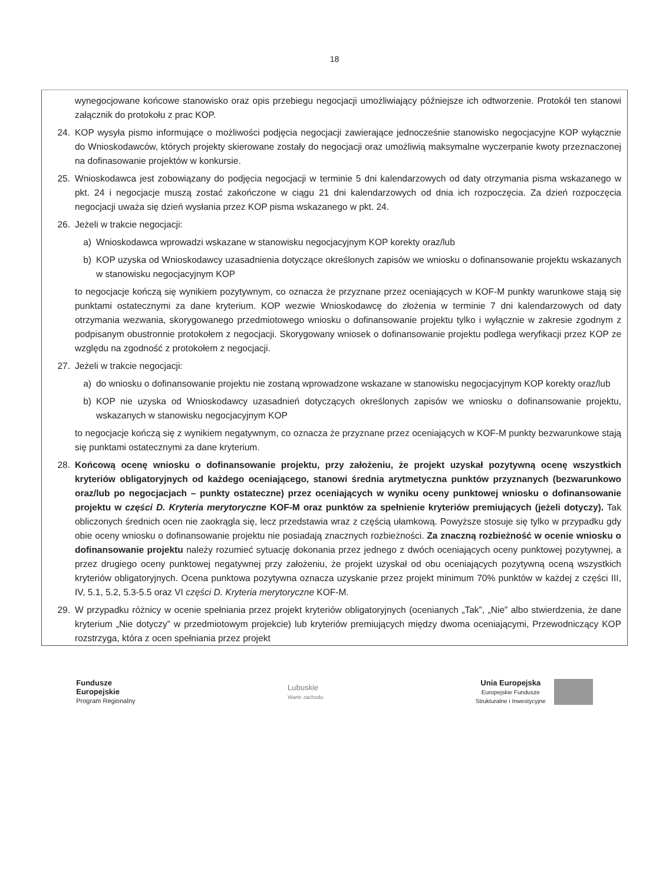18
wynegocjowane końcowe stanowisko oraz opis przebiegu negocjacji umożliwiający późniejsze ich odtworzenie. Protokół ten stanowi załącznik do protokołu z prac KOP.
24. KOP wysyła pismo informujące o możliwości podjęcia negocjacji zawierające jednocześnie stanowisko negocjacyjne KOP wyłącznie do Wnioskodawców, których projekty skierowane zostały do negocjacji oraz umożliwią maksymalne wyczerpanie kwoty przeznaczonej na dofinasowanie projektów w konkursie.
25. Wnioskodawca jest zobowiązany do podjęcia negocjacji w terminie 5 dni kalendarzowych od daty otrzymania pisma wskazanego w pkt. 24 i negocjacje muszą zostać zakończone w ciągu 21 dni kalendarzowych od dnia ich rozpoczęcia. Za dzień rozpoczęcia negocjacji uważa się dzień wysłania przez KOP pisma wskazanego w pkt. 24.
26. Jeżeli w trakcie negocjacji:
a) Wnioskodawca wprowadzi wskazane w stanowisku negocjacyjnym KOP korekty oraz/lub
b) KOP uzyska od Wnioskodawcy uzasadnienia dotyczące określonych zapisów we wniosku o dofinansowanie projektu wskazanych w stanowisku negocjacyjnym KOP
to negocjacje kończą się wynikiem pozytywnym, co oznacza że przyznane przez oceniających w KOF-M punkty warunkowe stają się punktami ostatecznymi za dane kryterium. KOP wezwie Wnioskodawcę do złożenia w terminie 7 dni kalendarzowych od daty otrzymania wezwania, skorygowanego przedmiotowego wniosku o dofinansowanie projektu tylko i wyłącznie w zakresie zgodnym z podpisanym obustronnie protokołem z negocjacji. Skorygowany wniosek o dofinansowanie projektu podlega weryfikacji przez KOP ze względu na zgodność z protokołem z negocjacji.
27. Jeżeli w trakcie negocjacji:
a) do wniosku o dofinansowanie projektu nie zostaną wprowadzone wskazane w stanowisku negocjacyjnym KOP korekty oraz/lub
b) KOP nie uzyska od Wnioskodawcy uzasadnień dotyczących określonych zapisów we wniosku o dofinansowanie projektu, wskazanych w stanowisku negocjacyjnym KOP
to negocjacje kończą się z wynikiem negatywnym, co oznacza że przyznane przez oceniających w KOF-M punkty bezwarunkowe stają się punktami ostatecznymi za dane kryterium.
28. Końcową ocenę wniosku o dofinansowanie projektu, przy założeniu, że projekt uzyskał pozytywną ocenę wszystkich kryteriów obligatoryjnych od każdego oceniającego, stanowi średnia arytmetyczna punktów przyznanych (bezwarunkowo oraz/lub po negocjacjach – punkty ostateczne) przez oceniających w wyniku oceny punktowej wniosku o dofinansowanie projektu w części D. Kryteria merytoryczne KOF-M oraz punktów za spełnienie kryteriów premiujących (jeżeli dotyczy). Tak obliczonych średnich ocen nie zaokrągla się, lecz przedstawia wraz z częścią ułamkową. Powyższe stosuje się tylko w przypadku gdy obie oceny wniosku o dofinansowanie projektu nie posiadają znacznych rozbieżności. Za znaczną rozbieżność w ocenie wniosku o dofinansowanie projektu należy rozumieć sytuację dokonania przez jednego z dwóch oceniających oceny punktowej pozytywnej, a przez drugiego oceny punktowej negatywnej przy założeniu, że projekt uzyskał od obu oceniających pozytywną oceną wszystkich kryteriów obligatoryjnych. Ocena punktowa pozytywna oznacza uzyskanie przez projekt minimum 70% punktów w każdej z części III, IV, 5.1, 5.2, 5.3-5.5 oraz VI części D. Kryteria merytoryczne KOF-M.
29. W przypadku różnicy w ocenie spełniania przez projekt kryteriów obligatoryjnych (ocenianych „Tak”, „Nie” albo stwierdzenia, że dane kryterium „Nie dotyczy” w przedmiotowym projekcie) lub kryteriów premiujących między dwoma oceniającymi, Przewodniczący KOP rozstrzyga, która z ocen spełniania przez projekt
Fundusze
Europejskie
Program Regionalny
Lubuskie
Warte zachodu
Unia Europejska
Europejskie Fundusze
Strukturalne i Inwestycyjne